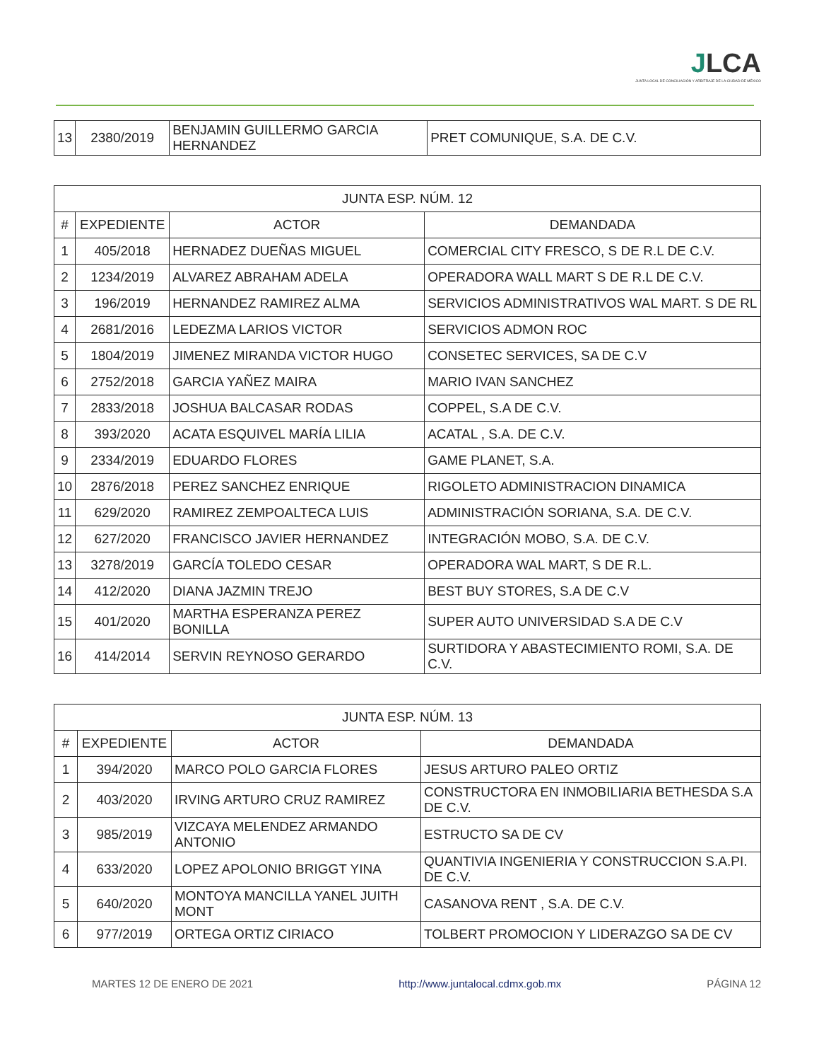JLCA
JUNTA LOCAL DE CONCILIACIÓN Y ARBITRAJE DE LA CIUDAD DE MÉXICO
| 13 | 2380/2019 | BENJAMIN GUILLERMO GARCIA HERNANDEZ | PRET COMUNIQUE, S.A. DE C.V. |
| JUNTA ESP. NÚM. 12 | | | |
| --- | --- | --- | --- |
| # | EXPEDIENTE | ACTOR | DEMANDADA |
| 1 | 405/2018 | HERNADEZ DUEÑAS MIGUEL | COMERCIAL CITY FRESCO, S DE R.L DE C.V. |
| 2 | 1234/2019 | ALVAREZ ABRAHAM ADELA | OPERADORA WALL MART S DE R.L DE C.V. |
| 3 | 196/2019 | HERNANDEZ RAMIREZ ALMA | SERVICIOS ADMINISTRATIVOS WAL MART. S DE RL |
| 4 | 2681/2016 | LEDEZMA LARIOS VICTOR | SERVICIOS ADMON ROC |
| 5 | 1804/2019 | JIMENEZ MIRANDA VICTOR HUGO | CONSETEC SERVICES, SA DE C.V |
| 6 | 2752/2018 | GARCIA YAÑEZ MAIRA | MARIO IVAN SANCHEZ |
| 7 | 2833/2018 | JOSHUA BALCASAR RODAS | COPPEL, S.A DE C.V. |
| 8 | 393/2020 | ACATA ESQUIVEL MARÍA LILIA | ACATAL , S.A. DE C.V. |
| 9 | 2334/2019 | EDUARDO FLORES | GAME PLANET, S.A. |
| 10 | 2876/2018 | PEREZ SANCHEZ ENRIQUE | RIGOLETO ADMINISTRACION DINAMICA |
| 11 | 629/2020 | RAMIREZ ZEMPOALTECA LUIS | ADMINISTRACIÓN SORIANA, S.A. DE C.V. |
| 12 | 627/2020 | FRANCISCO JAVIER HERNANDEZ | INTEGRACIÓN MOBO, S.A. DE C.V. |
| 13 | 3278/2019 | GARCÍA TOLEDO CESAR | OPERADORA WAL MART, S DE R.L. |
| 14 | 412/2020 | DIANA JAZMIN TREJO | BEST BUY STORES, S.A DE C.V |
| 15 | 401/2020 | MARTHA ESPERANZA PEREZ BONILLA | SUPER AUTO UNIVERSIDAD S.A DE C.V |
| 16 | 414/2014 | SERVIN REYNOSO GERARDO | SURTIDORA Y ABASTECIMIENTO ROMI, S.A. DE C.V. |
| JUNTA ESP. NÚM. 13 | | | |
| --- | --- | --- | --- |
| # | EXPEDIENTE | ACTOR | DEMANDADA |
| 1 | 394/2020 | MARCO POLO GARCIA FLORES | JESUS ARTURO PALEO ORTIZ |
| 2 | 403/2020 | IRVING ARTURO CRUZ RAMIREZ | CONSTRUCTORA EN INMOBILIARIA BETHESDA S.A DE C.V. |
| 3 | 985/2019 | VIZCAYA MELENDEZ ARMANDO ANTONIO | ESTRUCTO SA DE CV |
| 4 | 633/2020 | LOPEZ APOLONIO BRIGGT YINA | QUANTIVIA INGENIERIA Y CONSTRUCCION S.A.PI. DE C.V. |
| 5 | 640/2020 | MONTOYA MANCILLA YANEL JUITH MONT | CASANOVA RENT , S.A. DE C.V. |
| 6 | 977/2019 | ORTEGA ORTIZ CIRIACO | TOLBERT PROMOCION Y LIDERAZGO SA DE CV |
MARTES 12 DE ENERO DE 2021 http://www.juntalocal.cdmx.gob.mx PÁGINA 12